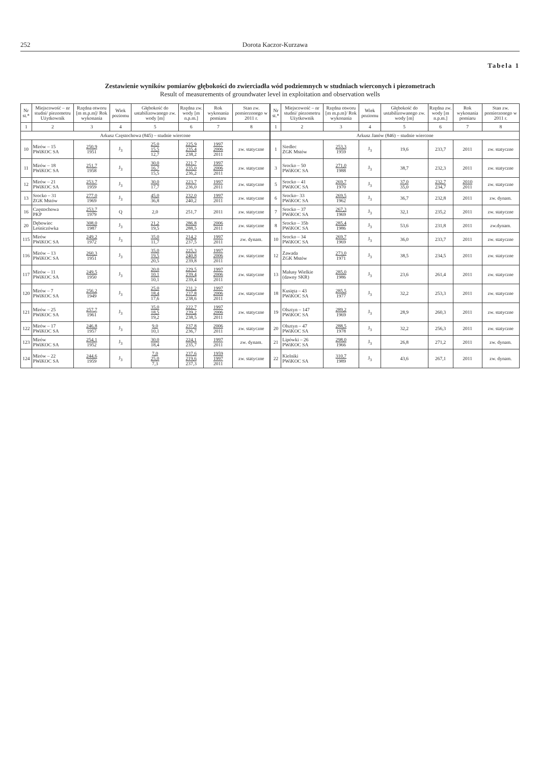252 Dorota Kaczor-Kurzawa
Tabela 1
Zestawienie wyników pomiarów głębokości do zwierciadła wód podziemnych w studniach wierconych i piezometrach
Result of measurements of groundwater level in exploitation and observation wells
| Nr st.* | Miejscowość – nr studni/ piezometru Użytkownik | Rzędna otworu [m m.p.m]/ Rok wykonania | Wiek poziomu | Głębokość do ustabilizowanego zw. wody [m] | Rzędna zw. wody [m n.p.m.] | Rok wykonania pomiaru | Stan zw. pomierzonego w 2011 r. | Nr st.* | Miejscowość – nr studni/ piezometru Użytkownik | Rzędna otworu [m m.p.m]/ Rok wykonania | Wiek poziomu | Głębokość do ustabilizowanego zw. wody [m] | Rzędna zw. wody [m n.p.m.] | Rok wykonania pomiaru | Stan zw. pomierzonego w 2011 r. |
| --- | --- | --- | --- | --- | --- | --- | --- | --- | --- | --- | --- | --- | --- | --- | --- |
| 1 | 2 | 3 | 4 | 5 | 6 | 7 | 8 | 1 | 2 | 3 | 4 | 5 | 6 | 7 | 8 |
| Arkusz Częstochowa (845) – studnie wiercone | | | | | | | | Arkusz Janów (846) – studnie wiercone | | | | | | | |
| 10 | Mirów – 15 PWiKOC SA | 250,9 1951 | J<sub>3</sub> | 25,0 15,5 12,7 | 225,9 235,4 238,2 | 1997 2006 2011 | zw. statyczne | 1 | Siedlec ZGK Mstów | 253,3 1959 | J<sub>3</sub> | 19,6 | 233,7 | 2011 | zw. statyczne |
| 11 | Mirów – 18 PWiKOC SA | 251,7 1958 | J<sub>3</sub> | 30,0 16,7 15,5 | 221,7 235,0 236,2 | 1997 2006 2011 | zw. statyczne | 3 | Srocko – 50 PWiKOC SA | 271,0 1988 | J<sub>3</sub> | 38,7 | 232,3 | 2011 | zw. statyczne |
| 12 | Mirów – 21 PWiKOC SA | 253,7 1959 | J<sub>3</sub> | 30,0 17,7 | 223,7 236,0 | 1997 2011 | zw. statyczne | 5 | Srocko – 41 PWiKOC SA | 269,7 1970 | J<sub>3</sub> | 37,0 35,0 | 232,7 234,7 | 2010 2011 | zw. statyczne |
| 13 | Srocko – 31 ZGK Mstów | 277,0 1969 | J<sub>3</sub> | 45,0 36,8 | 232,0 240,2 | 1997 2011 | zw. statyczne | 6 | Srocko– 33 PWiKOC SA | 269,5 1962 | J<sub>3</sub> | 36,7 | 232,8 | 2011 | zw. dynam. |
| 16 | Częstochowa PKP | 253,7 1979 | Q | 2,0 | 251,7 | 2011 | zw. statyczne | 7 | Srocko – 37 PWiKOC SA | 267,3 1969 | J<sub>3</sub> | 32,1 | 235,2 | 2011 | zw. statyczne |
| 20 | Dębowiec Leśniczówka | 308,0 1987 | J<sub>3</sub> | 21,2 19,5 | 286,8 288,5 | 2006 2011 | zw. statyczne | 8 | Srocko – 35b PWiKOC SA | 285,4 1986 | J<sub>3</sub> | 53,6 | 231,8 | 2011 | zw.dynam. |
| 115 | Mirów PWiKOC SA | 249,2 1972 | J<sub>3</sub> | 35,0 11,7 | 214,2 237,5 | 1997 2011 | zw. dynam. | 10 | Srocko – 34 PWiKOC SA | 269,7 1969 | J<sub>3</sub> | 36,0 | 233,7 | 2011 | zw. statyczne |
| 116 | Mirów – 13 PWiKOC SA | 260,3 1951 | J<sub>3</sub> | 35,0 19,5 20,5 | 225,3 240,8 239,8 | 1997 2006 2011 | zw. statyczne | 12 | Zawada ZGK Mstów | 273,0 1971 | J<sub>3</sub> | 38,5 | 234,5 | 2011 | zw. statyczne |
| 117 | Mirów – 11 PWiKOC SA | 249,5 1950 | J<sub>3</sub> | 20,0 10,1 10,1 | 229,5 239,4 239,4 | 1997 2006 2011 | zw. statyczne | 13 | Małusy Wielkie (dawny SKR) | 285,0 1986 | J<sub>3</sub> | 23,6 | 261,4 | 2011 | zw. statyczne |
| 120 | Mirów – 7 PWiKOC SA | 256,2 1949 | J<sub>3</sub> | 25,0 18,4 17,6 | 231,2 237,8 238,6 | 1997 2006 2011 | zw. statyczne | 18 | Kusięta – 43 PWiKOC SA | 285,5 1977 | J<sub>3</sub> | 32,2 | 253,3 | 2011 | zw. statyczne |
| 121 | Mirów – 25 PWiKOC SA | 257,7 1961 | J<sub>3</sub> | 35,0 18,5 19,2 | 222,7 239,2 238,5 | 1997 2006 2011 | zw. statyczne | 19 | Olsztyn – 147 PWiKOC SA | 289,2 1969 | J<sub>3</sub> | 28,9 | 260,3 | 2011 | zw. statyczne |
| 122 | Mirów – 17 PWiKOC SA | 246,8 1957 | J<sub>3</sub> | 9,0 10,1 | 237,8 236,7 | 2006 2011 | zw. statyczne | 20 | Olsztyn – 47 PWiKOC SA | 288,5 1978 | J<sub>3</sub> | 32,2 | 256,3 | 2011 | zw. statyczne |
| 123 | Mirów PWiKOC SA | 254,1 1952 | J<sub>3</sub> | 30,0 18,4 | 224,1 235,7 | 1997 2011 | zw. dynam. | 21 | Lipówki – 26 PWiKOC SA | 298,0 1966 | J<sub>3</sub> | 26,8 | 271,2 | 2011 | zw. dynam. |
| 124 | Mirów – 22 PWiKOC SA | 244,6 1959 | J<sub>3</sub> | 7,0 25,0 7,3 | 237,6 219,6 237,3 | 1959 1997 2011 | zw. statyczne | 22 | Kielniki PWiKOC SA | 310,7 1989 | J<sub>3</sub> | 43,6 | 267,1 | 2011 | zw. dynam. |